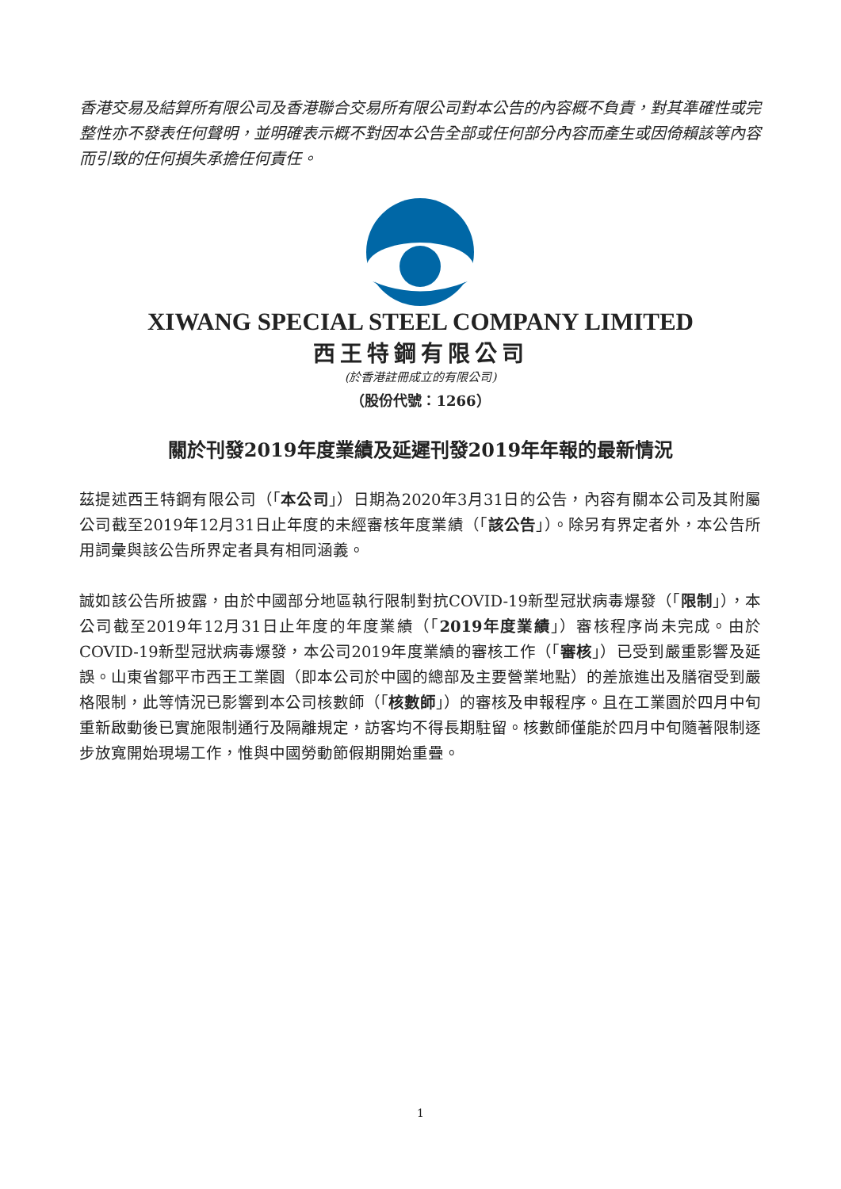香港交易及結算所有限公司及香港聯合交易所有限公司對本公告的內容概不負責，對其準確性或完整性亦不發表任何聲明，並明確表示概不對因本公告全部或任何部分內容而產生或因倚賴該等內容而引致的任何損失承擔任何責任。
XIWANG SPECIAL STEEL COMPANY LIMITED
西王特鋼有限公司
(於香港註冊成立的有限公司)
（股份代號：1266）
關於刊發2019年度業績及延遲刊發2019年年報的最新情況
茲提述西王特鋼有限公司（「本公司」）日期為2020年3月31日的公告，內容有關本公司及其附屬公司截至2019年12月31日止年度的未經審核年度業績（「該公告」）。除另有界定者外，本公告所用詞彙與該公告所界定者具有相同涵義。
誠如該公告所披露，由於中國部分地區執行限制對抗COVID-19新型冠狀病毒爆發（「限制」），本公司截至2019年12月31日止年度的年度業績（「2019年度業績」）審核程序尚未完成。由於COVID-19新型冠狀病毒爆發，本公司2019年度業績的審核工作（「審核」）已受到嚴重影響及延誤。山東省鄒平市西王工業園（即本公司於中國的總部及主要營業地點）的差旅進出及膳宿受到嚴格限制，此等情況已影響到本公司核數師（「核數師」）的審核及申報程序。且在工業園於四月中旬重新啟動後已實施限制通行及隔離規定，訪客均不得長期駐留。核數師僅能於四月中旬隨著限制逐步放寬開始現場工作，惟與中國勞動節假期開始重疊。
1